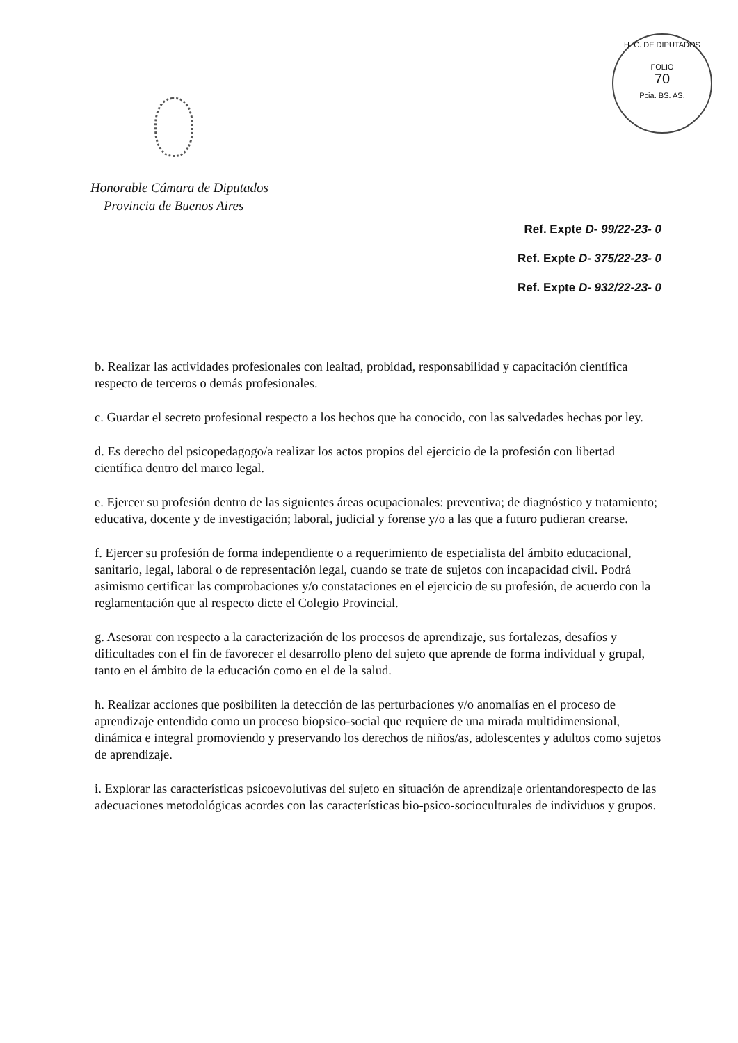H. C. DE DIPUTADOS
FOLIO
70
Pcia. BS. AS.
Honorable Cámara de Diputados
Provincia de Buenos Aires
Ref. Expte D- 99/22-23- 0
Ref. Expte D- 375/22-23- 0
Ref. Expte D- 932/22-23- 0
b. Realizar las actividades profesionales con lealtad, probidad, responsabilidad y capacitación científica respecto de terceros o demás profesionales.
c. Guardar el secreto profesional respecto a los hechos que ha conocido, con las salvedades hechas por ley.
d. Es derecho del psicopedagogo/a realizar los actos propios del ejercicio de la profesión con libertad científica dentro del marco legal.
e. Ejercer su profesión dentro de las siguientes áreas ocupacionales: preventiva; de diagnóstico y tratamiento; educativa, docente y de investigación; laboral, judicial y forense y/o a las que a futuro pudieran crearse.
f. Ejercer su profesión de forma independiente o a requerimiento de especialista del ámbito educacional, sanitario, legal, laboral o de representación legal, cuando se trate de sujetos con incapacidad civil. Podrá asimismo certificar las comprobaciones y/o constataciones en el ejercicio de su profesión, de acuerdo con la reglamentación que al respecto dicte el Colegio Provincial.
g. Asesorar con respecto a la caracterización de los procesos de aprendizaje, sus fortalezas, desafíos y dificultades con el fin de favorecer el desarrollo pleno del sujeto que aprende de forma individual y grupal, tanto en el ámbito de la educación como en el de la salud.
h. Realizar acciones que posibiliten la detección de las perturbaciones y/o anomalías en el proceso de aprendizaje entendido como un proceso biopsico-social que requiere de una mirada multidimensional, dinámica e integral promoviendo y preservando los derechos de niños/as, adolescentes y adultos como sujetos de aprendizaje.
i. Explorar las características psicoevolutivas del sujeto en situación de aprendizaje orientandorespecto de las adecuaciones metodológicas acordes con las características bio-psico-socioculturales de individuos y grupos.